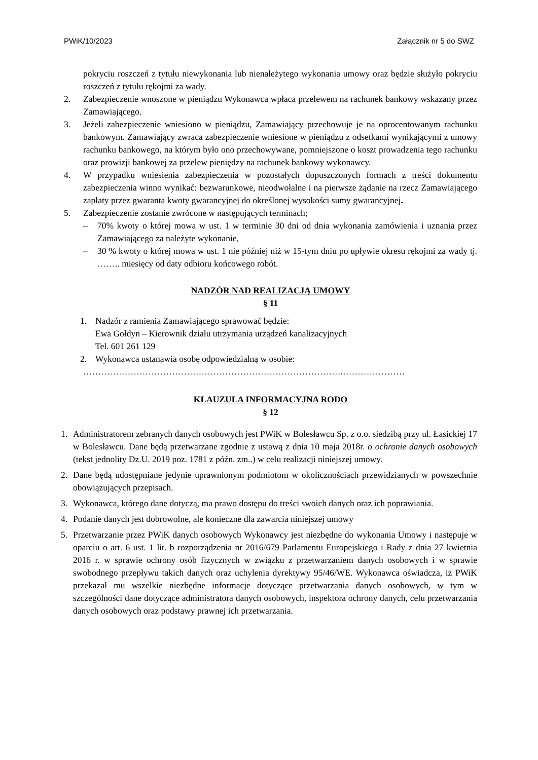PWiK/10/2023 Załącznik nr 5 do SWZ
pokryciu roszczeń z tytułu niewykonania lub nienależytego wykonania umowy oraz będzie służyło pokryciu roszczeń z tytułu rękojmi za wady.
2. Zabezpieczenie wnoszone w pieniądzu Wykonawca wpłaca przelewem na rachunek bankowy wskazany przez Zamawiającego.
3. Jeżeli zabezpieczenie wniesiono w pieniądzu, Zamawiający przechowuje je na oprocentowanym rachunku bankowym. Zamawiający zwraca zabezpieczenie wniesione w pieniądzu z odsetkami wynikającymi z umowy rachunku bankowego, na którym było ono przechowywane, pomniejszone o koszt prowadzenia tego rachunku oraz prowizji bankowej za przelew pieniędzy na rachunek bankowy wykonawcy.
4. W przypadku wniesienia zabezpieczenia w pozostałych dopuszczonych formach z treści dokumentu zabezpieczenia winno wynikać: bezwarunkowe, nieodwołalne i na pierwsze żądanie na rzecz Zamawiającego zapłaty przez gwaranta kwoty gwarancyjnej do określonej wysokości sumy gwarancyjnej.
5. Zabezpieczenie zostanie zwrócone w następujących terminach;
– 70% kwoty o której mowa w ust. 1 w terminie 30 dni od dnia wykonania zamówienia i uznania przez Zamawiającego za należyte wykonanie,
– 30 % kwoty o której mowa w ust. 1 nie później niż w 15-tym dniu po upływie okresu rękojmi za wady tj. …….. miesięcy od daty odbioru końcowego robót.
NADZÓR NAD REALIZACJĄ UMOWY
§ 11
1. Nadzór z ramienia Zamawiającego sprawować będzie:
Ewa Gołdyn – Kierownik działu utrzymania urządzeń kanalizacyjnych
Tel. 601 261 129
2. Wykonawca ustanawia osobę odpowiedzialną w osobie:
…………………………………………………………………………….…………………
KLAUZULA INFORMACYJNA RODO
§ 12
1. Administratorem zebranych danych osobowych jest PWiK w Bolesławcu Sp. z o.o. siedzibą przy ul. Łasickiej 17 w Bolesławcu. Dane będą przetwarzane zgodnie z ustawą z dnia 10 maja 2018r. o ochronie danych osobowych (tekst jednolity Dz.U. 2019 poz. 1781 z późn. zm..) w celu realizacji niniejszej umowy.
2. Dane będą udostępniane jedynie uprawnionym podmiotom w okolicznościach przewidzianych w powszechnie obowiązujących przepisach.
3. Wykonawca, którego dane dotyczą, ma prawo dostępu do treści swoich danych oraz ich poprawiania.
4. Podanie danych jest dobrowolne, ale konieczne dla zawarcia niniejszej umowy
5. Przetwarzanie przez PWiK danych osobowych Wykonawcy jest niezbędne do wykonania Umowy i następuje w oparciu o art. 6 ust. 1 lit. b rozporządzenia nr 2016/679 Parlamentu Europejskiego i Rady z dnia 27 kwietnia 2016 r. w sprawie ochrony osób fizycznych w związku z przetwarzaniem danych osobowych i w sprawie swobodnego przepływu takich danych oraz uchylenia dyrektywy 95/46/WE. Wykonawca oświadcza, iż PWiK przekazał mu wszelkie niezbędne informacje dotyczące przetwarzania danych osobowych, w tym w szczególności dane dotyczące administratora danych osobowych, inspektora ochrony danych, celu przetwarzania danych osobowych oraz podstawy prawnej ich przetwarzania.